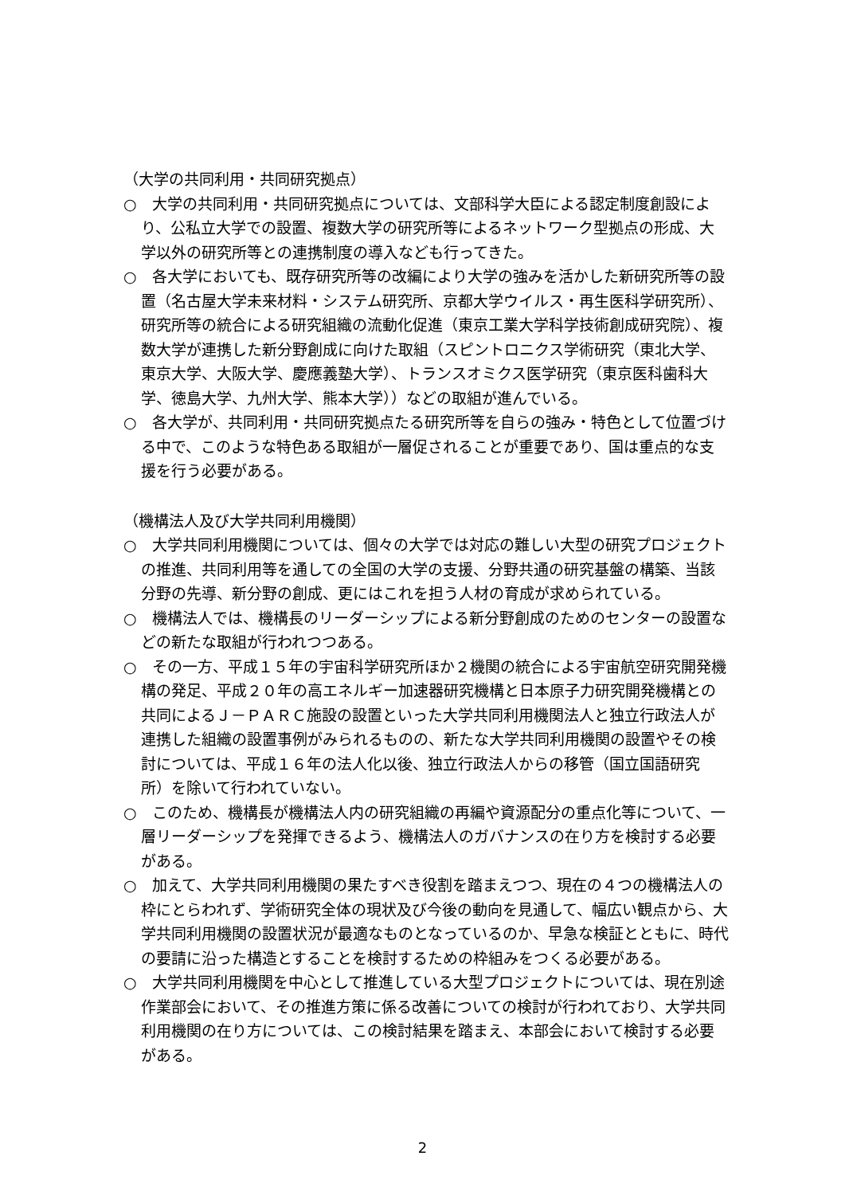（大学の共同利用・共同研究拠点）
○　大学の共同利用・共同研究拠点については、文部科学大臣による認定制度創設により、公私立大学での設置、複数大学の研究所等によるネットワーク型拠点の形成、大学以外の研究所等との連携制度の導入なども行ってきた。
○　各大学においても、既存研究所等の改編により大学の強みを活かした新研究所等の設置（名古屋大学未来材料・システム研究所、京都大学ウイルス・再生医科学研究所）、研究所等の統合による研究組織の流動化促進（東京工業大学科学技術創成研究院）、複数大学が連携した新分野創成に向けた取組（スピントロニクス学術研究（東北大学、東京大学、大阪大学、慶應義塾大学）、トランスオミクス医学研究（東京医科歯科大学、徳島大学、九州大学、熊本大学））などの取組が進んでいる。
○　各大学が、共同利用・共同研究拠点たる研究所等を自らの強み・特色として位置づける中で、このような特色ある取組が一層促されることが重要であり、国は重点的な支援を行う必要がある。
（機構法人及び大学共同利用機関）
○　大学共同利用機関については、個々の大学では対応の難しい大型の研究プロジェクトの推進、共同利用等を通しての全国の大学の支援、分野共通の研究基盤の構築、当該分野の先導、新分野の創成、更にはこれを担う人材の育成が求められている。
○　機構法人では、機構長のリーダーシップによる新分野創成のためのセンターの設置などの新たな取組が行われつつある。
○　その一方、平成１５年の宇宙科学研究所ほか２機関の統合による宇宙航空研究開発機構の発足、平成２０年の高エネルギー加速器研究機構と日本原子力研究開発機構との共同によるＪ－ＰＡＲＣ施設の設置といった大学共同利用機関法人と独立行政法人が連携した組織の設置事例がみられるものの、新たな大学共同利用機関の設置やその検討については、平成１６年の法人化以後、独立行政法人からの移管（国立国語研究所）を除いて行われていない。
○　このため、機構長が機構法人内の研究組織の再編や資源配分の重点化等について、一層リーダーシップを発揮できるよう、機構法人のガバナンスの在り方を検討する必要がある。
○　加えて、大学共同利用機関の果たすべき役割を踏まえつつ、現在の４つの機構法人の枠にとらわれず、学術研究全体の現状及び今後の動向を見通して、幅広い観点から、大学共同利用機関の設置状況が最適なものとなっているのか、早急な検証とともに、時代の要請に沿った構造とすることを検討するための枠組みをつくる必要がある。
○　大学共同利用機関を中心として推進している大型プロジェクトについては、現在別途作業部会において、その推進方策に係る改善についての検討が行われており、大学共同利用機関の在り方については、この検討結果を踏まえ、本部会において検討する必要がある。
2